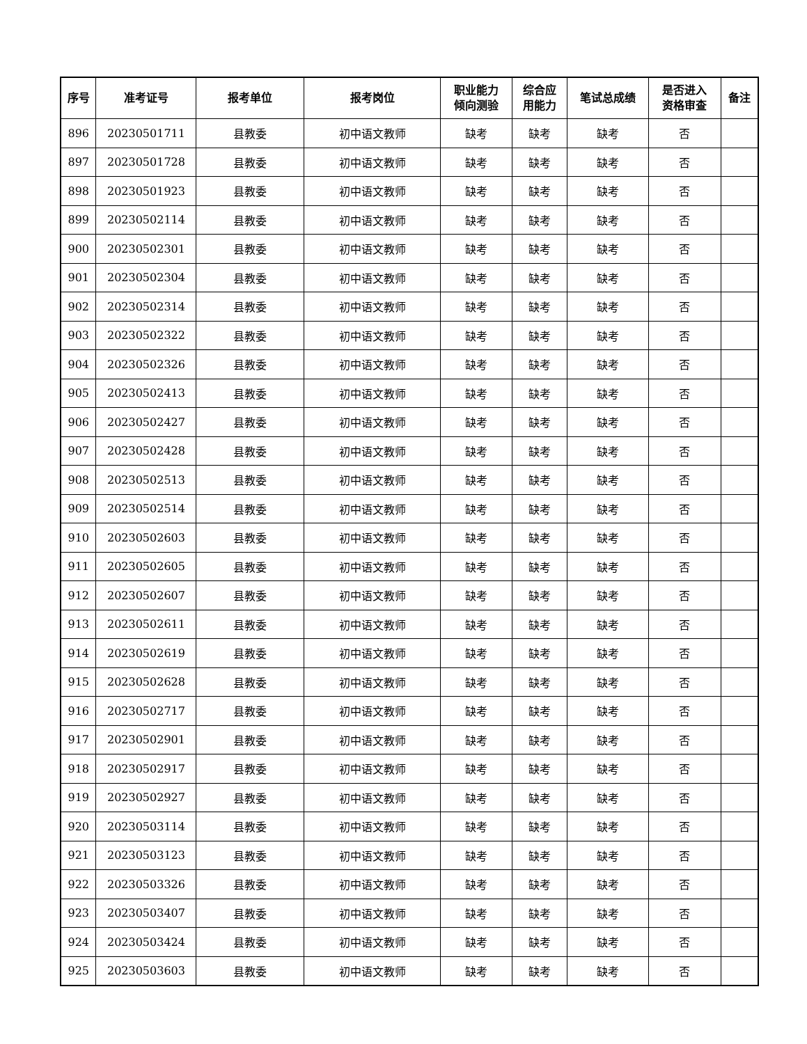| 序号 | 准考证号 | 报考单位 | 报考岗位 | 职业能力 倾向测验 | 综合应 用能力 | 笔试总成绩 | 是否进入 资格审查 | 备注 |
| --- | --- | --- | --- | --- | --- | --- | --- | --- |
| 896 | 20230501711 | 县教委 | 初中语文教师 | 缺考 | 缺考 | 缺考 | 否 | |
| 897 | 20230501728 | 县教委 | 初中语文教师 | 缺考 | 缺考 | 缺考 | 否 | |
| 898 | 20230501923 | 县教委 | 初中语文教师 | 缺考 | 缺考 | 缺考 | 否 | |
| 899 | 20230502114 | 县教委 | 初中语文教师 | 缺考 | 缺考 | 缺考 | 否 | |
| 900 | 20230502301 | 县教委 | 初中语文教师 | 缺考 | 缺考 | 缺考 | 否 | |
| 901 | 20230502304 | 县教委 | 初中语文教师 | 缺考 | 缺考 | 缺考 | 否 | |
| 902 | 20230502314 | 县教委 | 初中语文教师 | 缺考 | 缺考 | 缺考 | 否 | |
| 903 | 20230502322 | 县教委 | 初中语文教师 | 缺考 | 缺考 | 缺考 | 否 | |
| 904 | 20230502326 | 县教委 | 初中语文教师 | 缺考 | 缺考 | 缺考 | 否 | |
| 905 | 20230502413 | 县教委 | 初中语文教师 | 缺考 | 缺考 | 缺考 | 否 | |
| 906 | 20230502427 | 县教委 | 初中语文教师 | 缺考 | 缺考 | 缺考 | 否 | |
| 907 | 20230502428 | 县教委 | 初中语文教师 | 缺考 | 缺考 | 缺考 | 否 | |
| 908 | 20230502513 | 县教委 | 初中语文教师 | 缺考 | 缺考 | 缺考 | 否 | |
| 909 | 20230502514 | 县教委 | 初中语文教师 | 缺考 | 缺考 | 缺考 | 否 | |
| 910 | 20230502603 | 县教委 | 初中语文教师 | 缺考 | 缺考 | 缺考 | 否 | |
| 911 | 20230502605 | 县教委 | 初中语文教师 | 缺考 | 缺考 | 缺考 | 否 | |
| 912 | 20230502607 | 县教委 | 初中语文教师 | 缺考 | 缺考 | 缺考 | 否 | |
| 913 | 20230502611 | 县教委 | 初中语文教师 | 缺考 | 缺考 | 缺考 | 否 | |
| 914 | 20230502619 | 县教委 | 初中语文教师 | 缺考 | 缺考 | 缺考 | 否 | |
| 915 | 20230502628 | 县教委 | 初中语文教师 | 缺考 | 缺考 | 缺考 | 否 | |
| 916 | 20230502717 | 县教委 | 初中语文教师 | 缺考 | 缺考 | 缺考 | 否 | |
| 917 | 20230502901 | 县教委 | 初中语文教师 | 缺考 | 缺考 | 缺考 | 否 | |
| 918 | 20230502917 | 县教委 | 初中语文教师 | 缺考 | 缺考 | 缺考 | 否 | |
| 919 | 20230502927 | 县教委 | 初中语文教师 | 缺考 | 缺考 | 缺考 | 否 | |
| 920 | 20230503114 | 县教委 | 初中语文教师 | 缺考 | 缺考 | 缺考 | 否 | |
| 921 | 20230503123 | 县教委 | 初中语文教师 | 缺考 | 缺考 | 缺考 | 否 | |
| 922 | 20230503326 | 县教委 | 初中语文教师 | 缺考 | 缺考 | 缺考 | 否 | |
| 923 | 20230503407 | 县教委 | 初中语文教师 | 缺考 | 缺考 | 缺考 | 否 | |
| 924 | 20230503424 | 县教委 | 初中语文教师 | 缺考 | 缺考 | 缺考 | 否 | |
| 925 | 20230503603 | 县教委 | 初中语文教师 | 缺考 | 缺考 | 缺考 | 否 | |